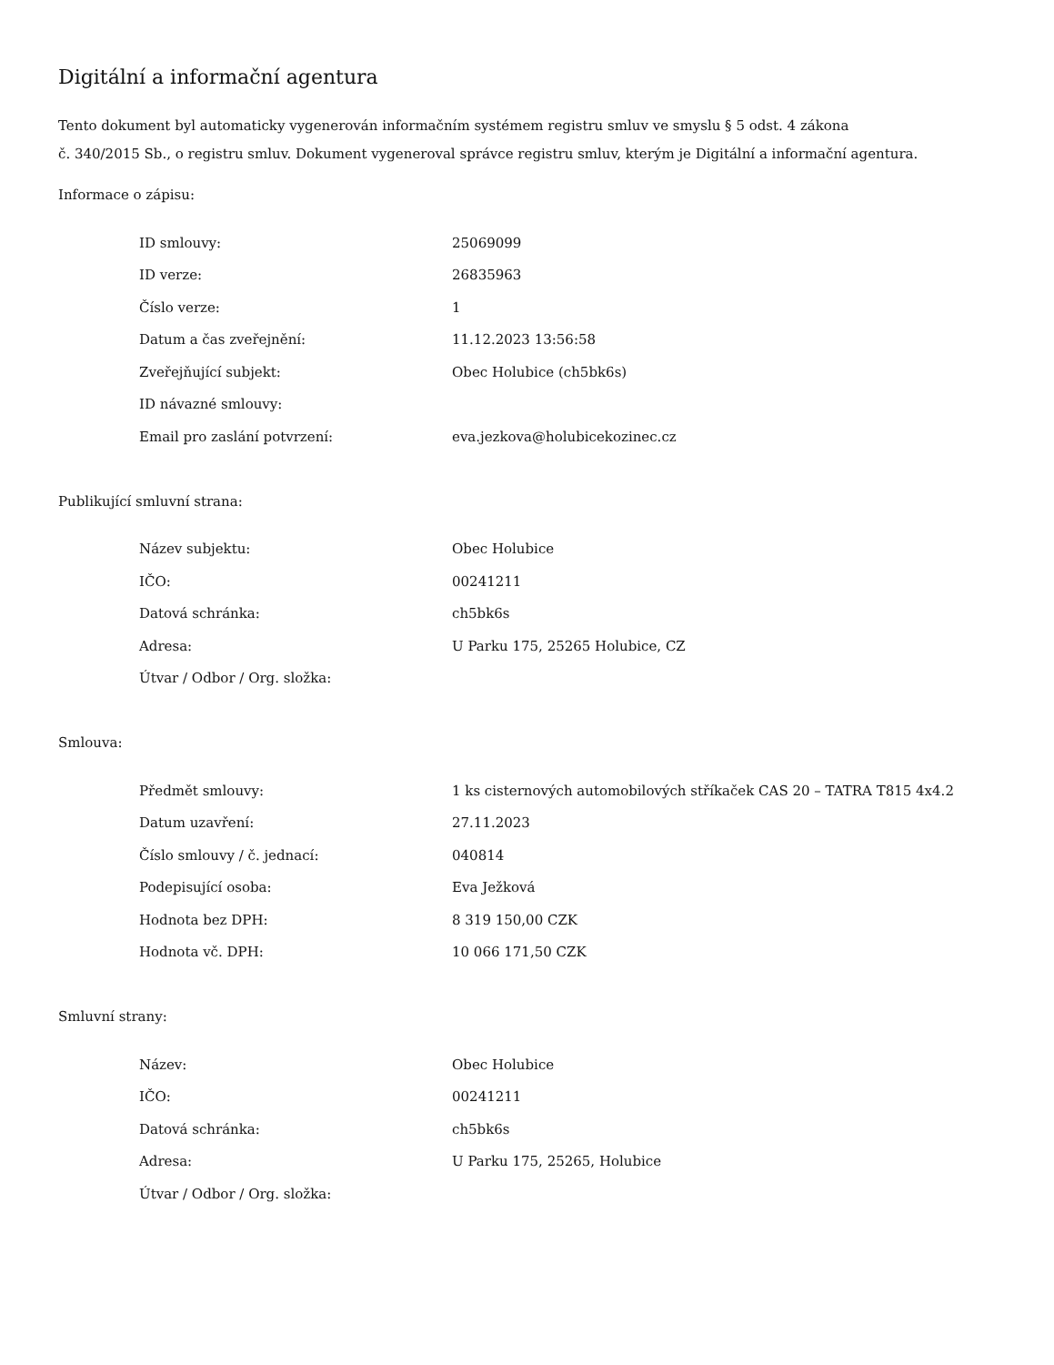Digitální a informační agentura
Tento dokument byl automaticky vygenerován informačním systémem registru smluv ve smyslu § 5 odst. 4 zákona
č. 340/2015 Sb., o registru smluv. Dokument vygeneroval správce registru smluv, kterým je Digitální a informační agentura.
Informace o zápisu:
| ID smlouvy: | 25069099 |
| ID verze: | 26835963 |
| Číslo verze: | 1 |
| Datum a čas zveřejnění: | 11.12.2023 13:56:58 |
| Zveřejňující subjekt: | Obec Holubice (ch5bk6s) |
| ID návazné smlouvy: | |
| Email pro zaslání potvrzení: | eva.jezkova@holubicekozinec.cz |
Publikující smluvní strana:
| Název subjektu: | Obec Holubice |
| IČO: | 00241211 |
| Datová schránka: | ch5bk6s |
| Adresa: | U Parku 175, 25265 Holubice, CZ |
| Útvar / Odbor / Org. složka: | |
Smlouva:
| Předmět smlouvy: | 1 ks cisternových automobilových stříkaček CAS 20 – TATRA T815 4x4.2 |
| Datum uzavření: | 27.11.2023 |
| Číslo smlouvy / č. jednací: | 040814 |
| Podepisující osoba: | Eva Ježková |
| Hodnota bez DPH: | 8 319 150,00 CZK |
| Hodnota vč. DPH: | 10 066 171,50 CZK |
Smluvní strany:
| Název: | Obec Holubice |
| IČO: | 00241211 |
| Datová schránka: | ch5bk6s |
| Adresa: | U Parku 175, 25265, Holubice |
| Útvar / Odbor / Org. složka: | |